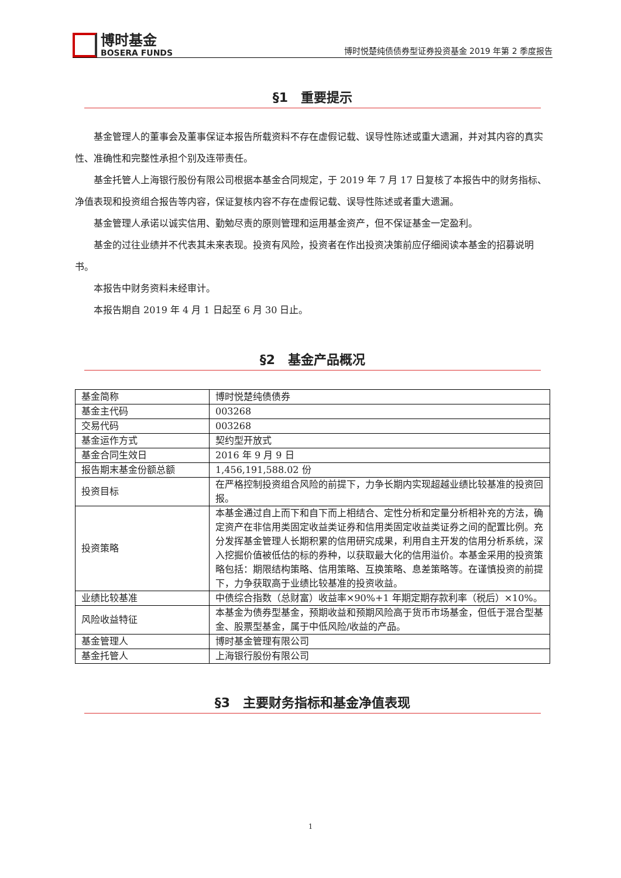博时基金
BOSERA FUNDS
博时悦楚纯债债券型证券投资基金 2019 年第 2 季度报告
§1　重要提示
基金管理人的董事会及董事保证本报告所载资料不存在虚假记载、误导性陈述或重大遗漏，并对其内容的真实性、准确性和完整性承担个别及连带责任。
基金托管人上海银行股份有限公司根据本基金合同规定，于 2019 年 7 月 17 日复核了本报告中的财务指标、净值表现和投资组合报告等内容，保证复核内容不存在虚假记载、误导性陈述或者重大遗漏。
基金管理人承诺以诚实信用、勤勉尽责的原则管理和运用基金资产，但不保证基金一定盈利。
基金的过往业绩并不代表其未来表现。投资有风险，投资者在作出投资决策前应仔细阅读本基金的招募说明书。
本报告中财务资料未经审计。
本报告期自 2019 年 4 月 1 日起至 6 月 30 日止。
§2　基金产品概况
| 基金简称 | 博时悦楚纯债债券 |
| 基金主代码 | 003268 |
| 交易代码 | 003268 |
| 基金运作方式 | 契约型开放式 |
| 基金合同生效日 | 2016 年 9 月 9 日 |
| 报告期末基金份额总额 | 1,456,191,588.02 份 |
| 投资目标 | 在严格控制投资组合风险的前提下，力争长期内实现超越业绩比较基准的投资回报。 |
| 投资策略 | 本基金通过自上而下和自下而上相结合、定性分析和定量分析相补充的方法，确定资产在非信用类固定收益类证券和信用类固定收益类证券之间的配置比例。充分发挥基金管理人长期积累的信用研究成果，利用自主开发的信用分析系统，深入挖掘价值被低估的标的券种，以获取最大化的信用溢价。本基金采用的投资策略包括：期限结构策略、信用策略、互换策略、息差策略等。在谨慎投资的前提下，力争获取高于业绩比较基准的投资收益。 |
| 业绩比较基准 | 中债综合指数（总财富）收益率×90%+1 年期定期存款利率（税后）×10%。 |
| 风险收益特征 | 本基金为债券型基金，预期收益和预期风险高于货币市场基金，但低于混合型基金、股票型基金，属于中低风险/收益的产品。 |
| 基金管理人 | 博时基金管理有限公司 |
| 基金托管人 | 上海银行股份有限公司 |
§3　主要财务指标和基金净值表现
1